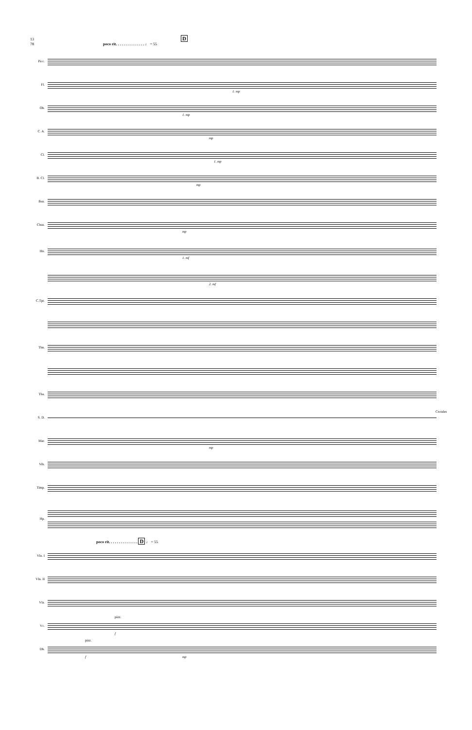13 D
78 poco rit. . . . . . . . . . . . . . . ♩ = 55
Picc.
Fl.
1. mp
Ob.
1. mp
C. A.
mp
Cl.
1. mp
B. Cl.
mp
Bsn.
Cbsn.
mp
Hn.
1. mf
2. mf
C.Tpt.
Tbn.
Tba.
S. D.
Crotales
Mar.
mp
Vib.
Timp.
Hp.
poco rit. . . . . . . . . . . . . . . D ♩ = 55
Vln. I
Vln. II
Vla.
Vc.
pizz.
f
Db.
pizz.
f mp